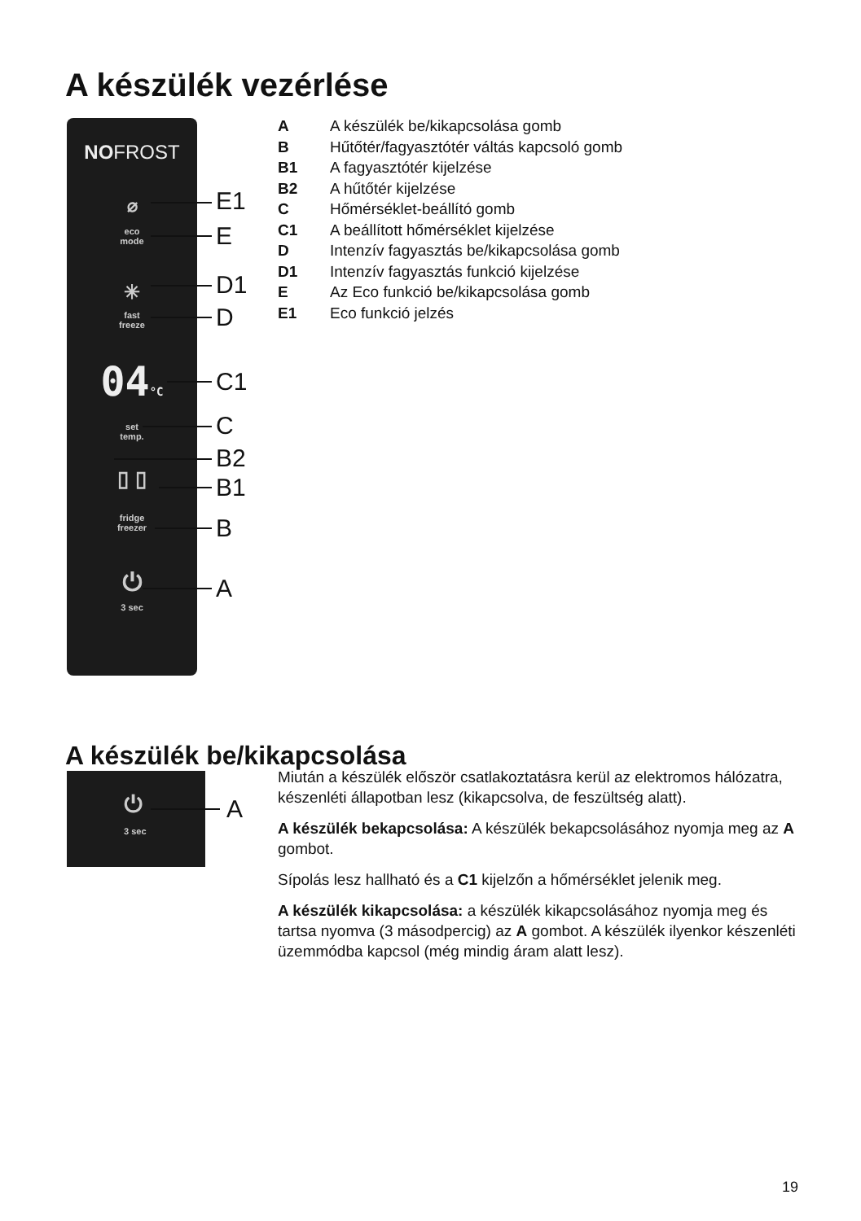A készülék vezérlése
NOFROST
⌀
eco
mode
✳
fast
freeze
04°C
set
temp.
▯ ▯
fridge
freezer
⏻
3 sec
E1
E
D1
D
C1
C
B2
B1
B
A
A A készülék be/kikapcsolása gomb
B Hűtőtér/fagyasztótér váltás kapcsoló gomb
B1 A fagyasztótér kijelzése
B2 A hűtőtér kijelzése
C Hőmérséklet-beállító gomb
C1 A beállított hőmérséklet kijelzése
D Intenzív fagyasztás be/kikapcsolása gomb
D1 Intenzív fagyasztás funkció kijelzése
E Az Eco funkció be/kikapcsolása gomb
E1 Eco funkció jelzés
A készülék be/kikapcsolása
⏻
3 sec
A
Miután a készülék először csatlakoztatásra kerül az elektromos hálózatra, készenléti állapotban lesz (kikapcsolva, de feszültség alatt).
A készülék bekapcsolása: A készülék bekapcsolásához nyomja meg az A gombot.
Sípolás lesz hallható és a C1 kijelzőn a hőmérséklet jelenik meg.
A készülék kikapcsolása: a készülék kikapcsolásához nyomja meg és tartsa nyomva (3 másodpercig) az A gombot. A készülék ilyenkor készenléti üzemmódba kapcsol (még mindig áram alatt lesz).
19